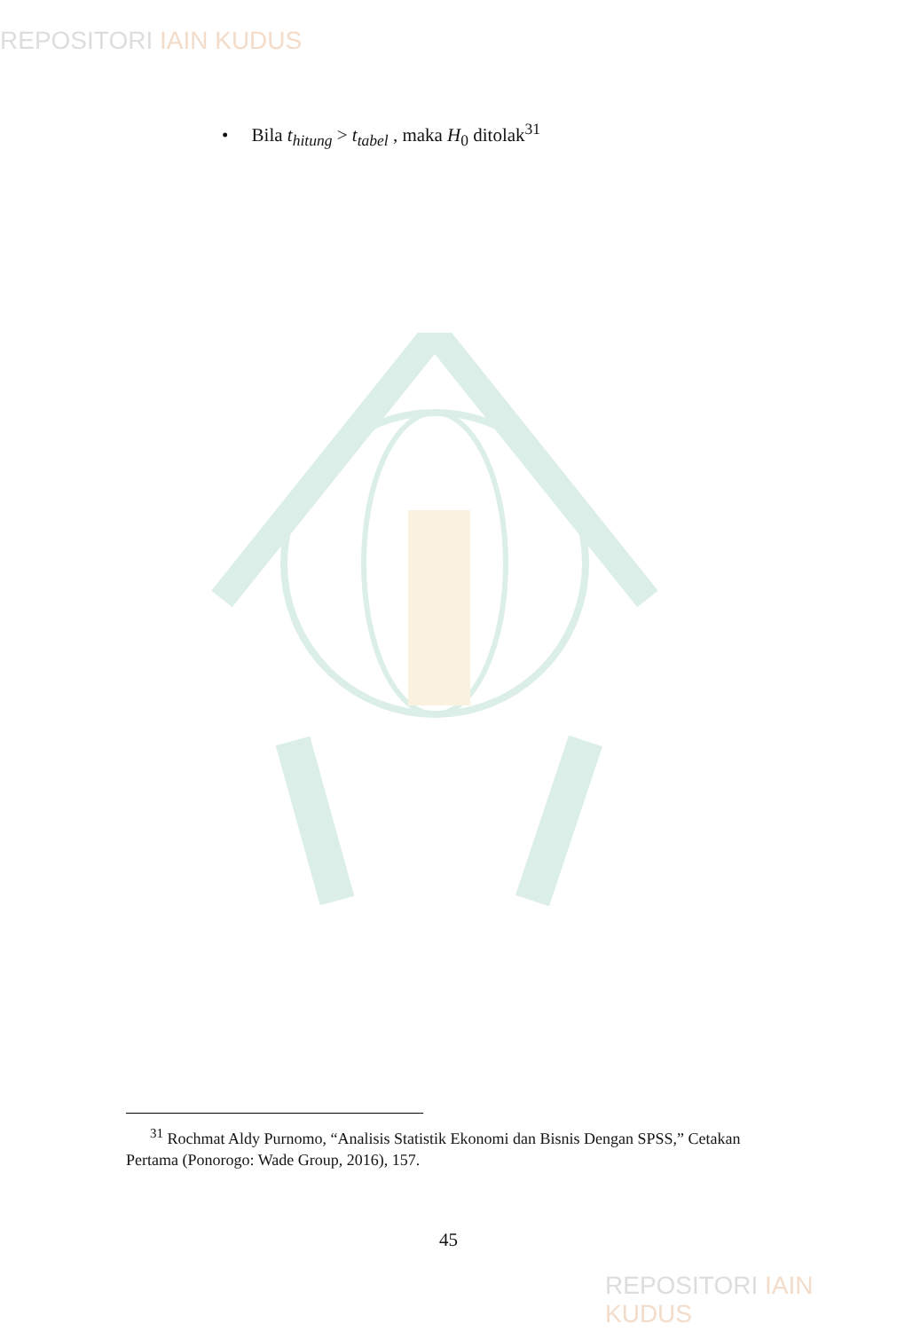REPOSITORI IAIN KUDUS
• Bila t<sub>hitung</sub> > t<sub>tabel</sub> , maka H<sub>0</sub> ditolak<sup>31</sup>
<sup>31</sup> Rochmat Aldy Purnomo, “Analisis Statistik Ekonomi dan Bisnis Dengan SPSS,” Cetakan Pertama (Ponorogo: Wade Group, 2016), 157.
45
REPOSITORI IAIN KUDUS